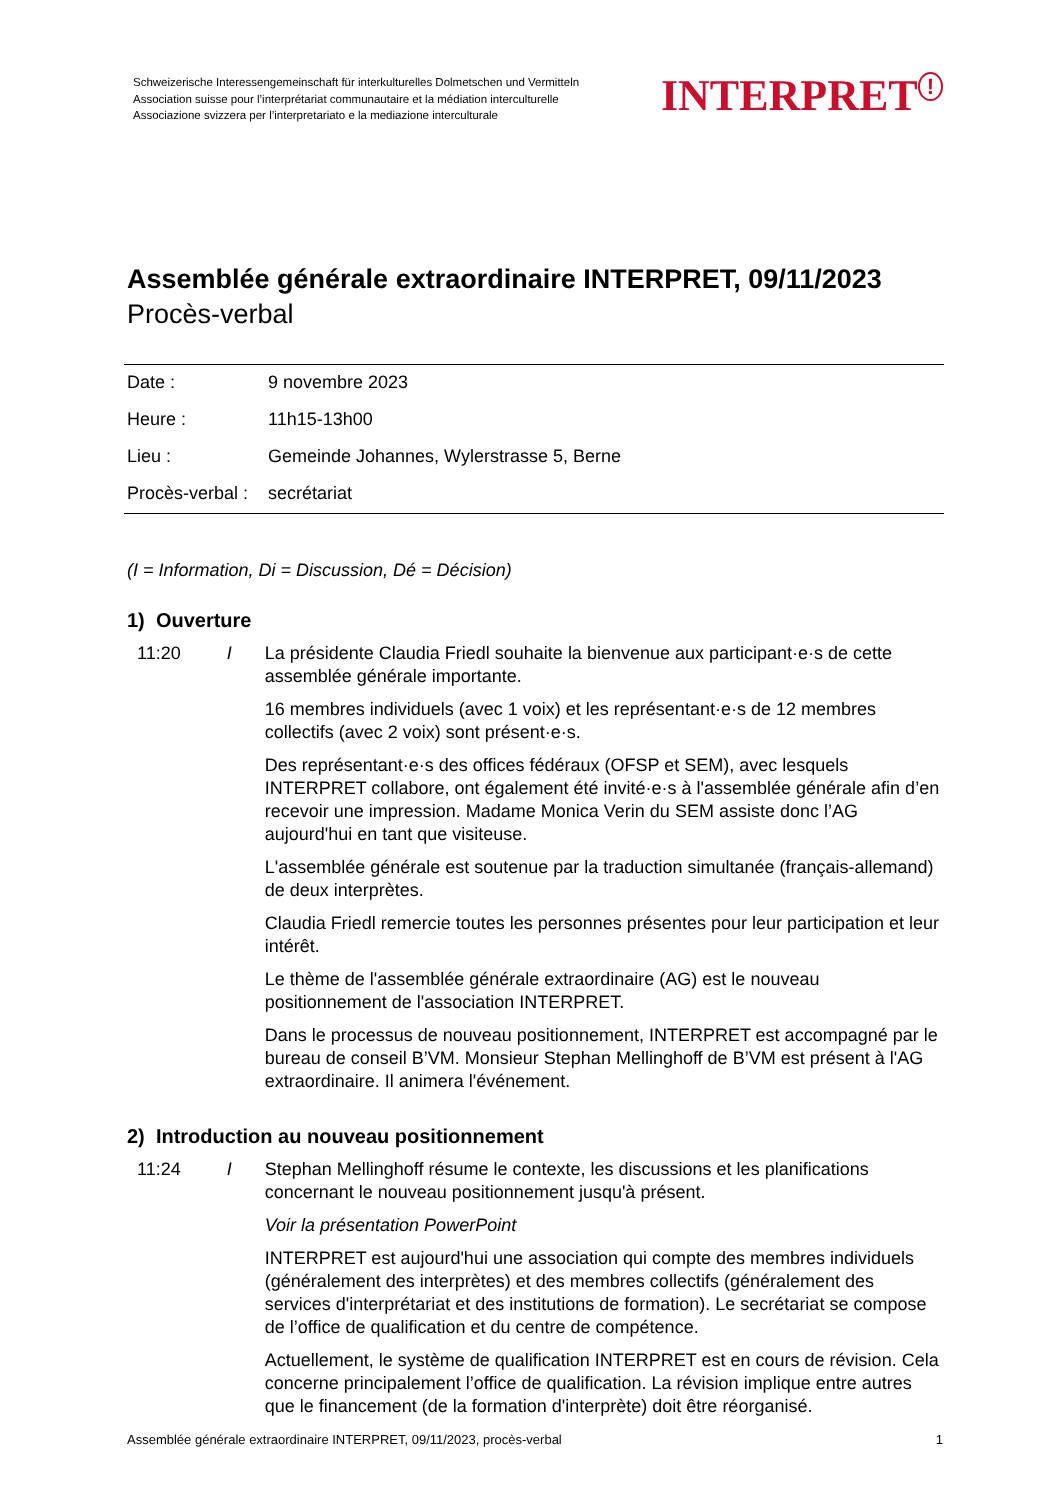Schweizerische Interessengemeinschaft für interkulturelles Dolmetschen und Vermitteln
Association suisse pour l’interprétariat communautaire et la médiation interculturelle
Associazione svizzera per l’interpretariato e la mediazione interculturale
INTERPRET<sup>!</sup>
Assemblée générale extraordinaire INTERPRET, 09/11/2023
Procès-verbal
| Date : | 9 novembre 2023 |
| Heure : | 11h15-13h00 |
| Lieu : | Gemeinde Johannes, Wylerstrasse 5, Berne |
| Procès-verbal : | secrétariat |
(I = Information, Di = Discussion, Dé = Décision)
1) Ouverture
11:20 I La présidente Claudia Friedl souhaite la bienvenue aux participant·e·s de cette assemblée générale importante.
16 membres individuels (avec 1 voix) et les représentant·e·s de 12 membres collectifs (avec 2 voix) sont présent·e·s.
Des représentant·e·s des offices fédéraux (OFSP et SEM), avec lesquels INTERPRET collabore, ont également été invité·e·s à l'assemblée générale afin d’en recevoir une impression. Madame Monica Verin du SEM assiste donc l’AG aujourd'hui en tant que visiteuse.
L'assemblée générale est soutenue par la traduction simultanée (français-allemand) de deux interprètes.
Claudia Friedl remercie toutes les personnes présentes pour leur participation et leur intérêt.
Le thème de l'assemblée générale extraordinaire (AG) est le nouveau positionnement de l'association INTERPRET.
Dans le processus de nouveau positionnement, INTERPRET est accompagné par le bureau de conseil B’VM. Monsieur Stephan Mellinghoff de B’VM est présent à l'AG extraordinaire. Il animera l'événement.
2) Introduction au nouveau positionnement
11:24 I Stephan Mellinghoff résume le contexte, les discussions et les planifications concernant le nouveau positionnement jusqu'à présent.
Voir la présentation PowerPoint
INTERPRET est aujourd'hui une association qui compte des membres individuels (généralement des interprètes) et des membres collectifs (généralement des services d'interprétariat et des institutions de formation). Le secrétariat se compose de l’office de qualification et du centre de compétence.
Actuellement, le système de qualification INTERPRET est en cours de révision. Cela concerne principalement l’office de qualification. La révision implique entre autres que le financement (de la formation d'interprète) doit être réorganisé.
Assemblée générale extraordinaire INTERPRET, 09/11/2023, procès-verbal 1